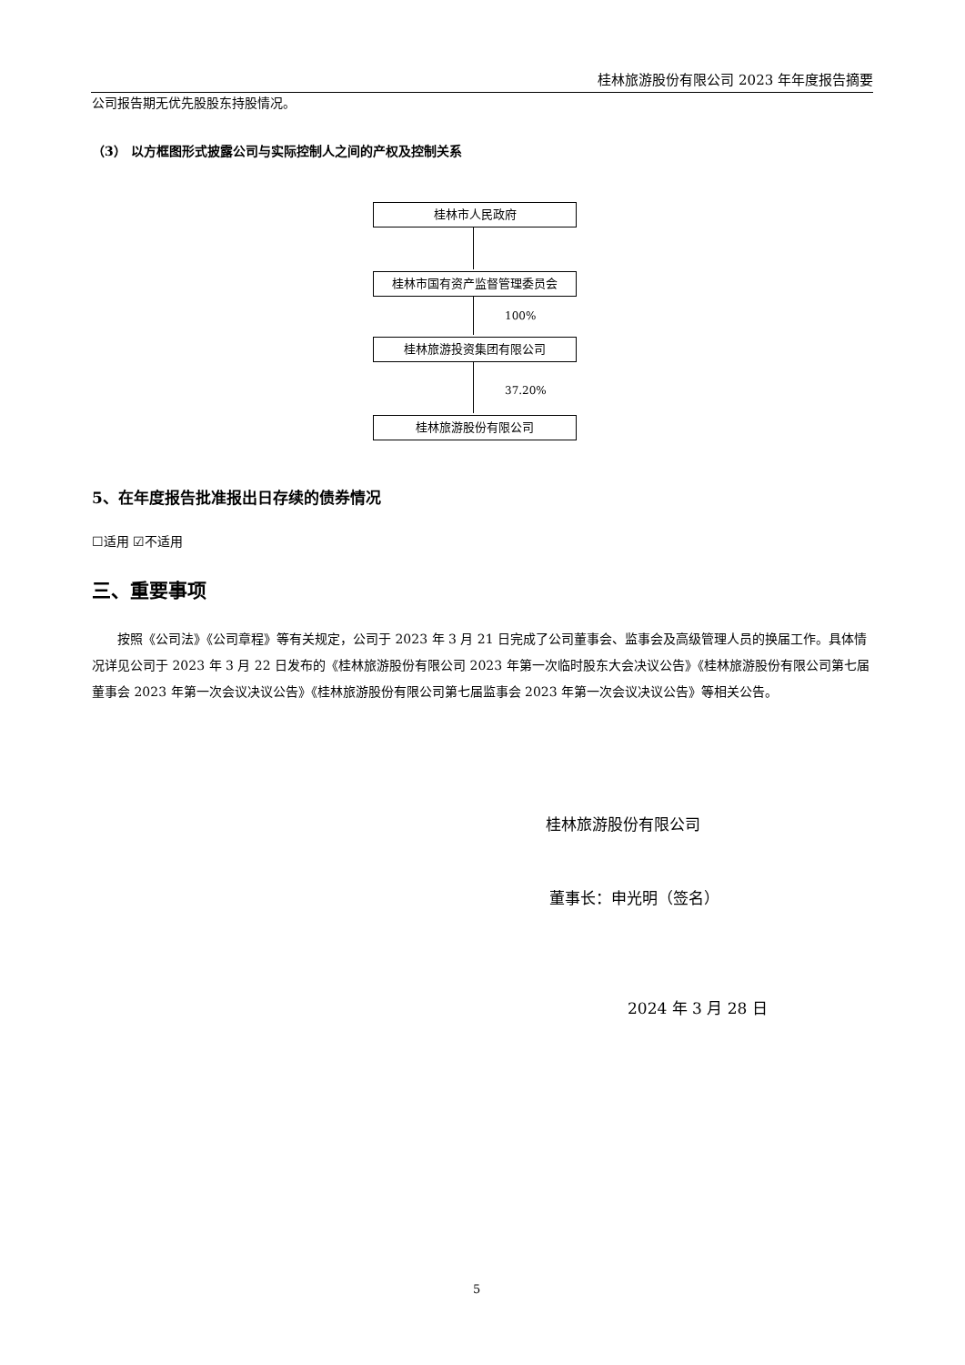桂林旅游股份有限公司 2023 年年度报告摘要
公司报告期无优先股股东持股情况。
（3） 以方框图形式披露公司与实际控制人之间的产权及控制关系
桂林市人民政府
桂林市国有资产监督管理委员会
100%
桂林旅游投资集团有限公司
37.20%
桂林旅游股份有限公司
5、在年度报告批准报出日存续的债券情况
☐适用 ☑不适用
三、重要事项
按照《公司法》《公司章程》等有关规定，公司于 2023 年 3 月 21 日完成了公司董事会、监事会及高级管理人员的换届工作。具体情况详见公司于 2023 年 3 月 22 日发布的《桂林旅游股份有限公司 2023 年第一次临时股东大会决议公告》《桂林旅游股份有限公司第七届董事会 2023 年第一次会议决议公告》《桂林旅游股份有限公司第七届监事会 2023 年第一次会议决议公告》等相关公告。
桂林旅游股份有限公司
董事长：申光明（签名）
2024 年 3 月 28 日
5